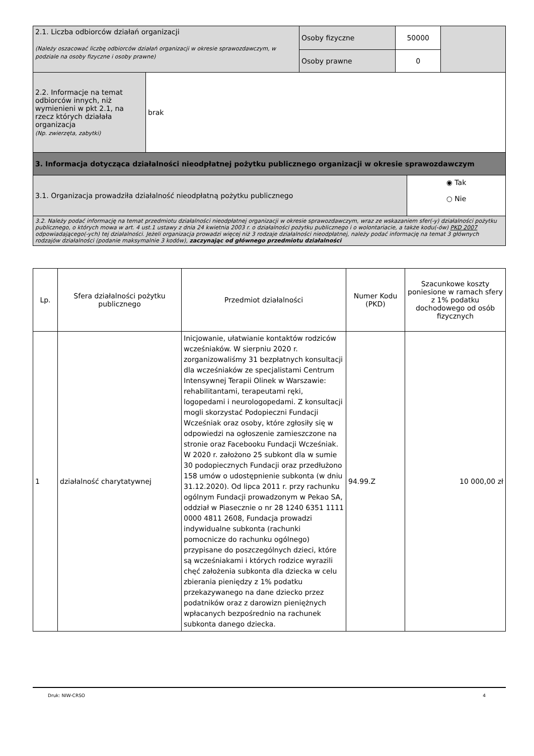| 2.1. Liczba odbiorców działań organizacji (Należy oszacować liczbę odbiorców działań organizacji w okresie sprawozdawczym, w podziale na osoby fizyczne i osoby prawne) | Osoby fizyczne | 50000 | |
| | Osoby prawne | 0 | |
| 2.2. Informacje na temat odbiorców innych, niż wymienieni w pkt 2.1, na rzecz których działała organizacja (Np. zwierzęta, zabytki) | brak |
| 3. Informacja dotycząca działalności nieodpłatnej pożytku publicznego organizacji w okresie sprawozdawczym | |
| 3.1. Organizacja prowadziła działalność nieodpłatną pożytku publicznego ◉ Tak ○ Nie | |
| 3.2. Należy podać informację na temat przedmiotu działalności nieodpłatnej organizacji w okresie sprawozdawczym, wraz ze wskazaniem sfer(-y) działalności pożytku publicznego, o których mowa w art. 4 ust.1 ustawy z dnia 24 kwietnia 2003 r. o działalności pożytku publicznego i o wolontariacie, a także kodu(-ów) PKD 2007 odpowiadającego(-ych) tej działalności. Jeżeli organizacja prowadzi więcej niż 3 rodzaje działalności nieodpłatnej, należy podać informację na temat 3 głównych rodzajów działalności (podanie maksymalnie 3 kodów), zaczynając od głównego przedmiotu działalności | |
| Lp. | Sfera działalności pożytku publicznego | Przedmiot działalności | Numer Kodu (PKD) | Szacunkowe koszty poniesione w ramach sfery z 1% podatku dochodowego od osób fizycznych |
| --- | --- | --- | --- | --- |
| 1 | działalność charytatywnej | Inicjowanie, ułatwianie kontaktów rodziców wcześniaków. W sierpniu 2020 r. zorganizowaliśmy 31 bezpłatnych konsultacji dla wcześniaków ze specjalistami Centrum Intensywnej Terapii Olinek w Warszawie: rehabilitantami, terapeutami ręki, logopedami i neurologopedami. Z konsultacji mogli skorzystać Podopieczni Fundacji Wcześniak oraz osoby, które zgłosiły się w odpowiedzi na ogłoszenie zamieszczone na stronie oraz Facebooku Fundacji Wcześniak. W 2020 r. założono 25 subkont dla w sumie 30 podopiecznych Fundacji oraz przedłużono 158 umów o udostępnienie subkonta (w dniu 31.12.2020). Od lipca 2011 r. przy rachunku ogólnym Fundacji prowadzonym w Pekao SA, oddział w Piasecznie o nr 28 1240 6351 1111 0000 4811 2608, Fundacja prowadzi indywidualne subkonta (rachunki pomocnicze do rachunku ogólnego) przypisane do poszczególnych dzieci, które są wcześniakami i których rodzice wyrazili chęć założenia subkonta dla dziecka w celu zbierania pieniędzy z 1% podatku przekazywanego na dane dziecko przez podatników oraz z darowizn pieniężnych wpłacanych bezpośrednio na rachunek subkonta danego dziecka. | 94.99.Z | 10 000,00 zł |
Druk: NIW-CRSO 4